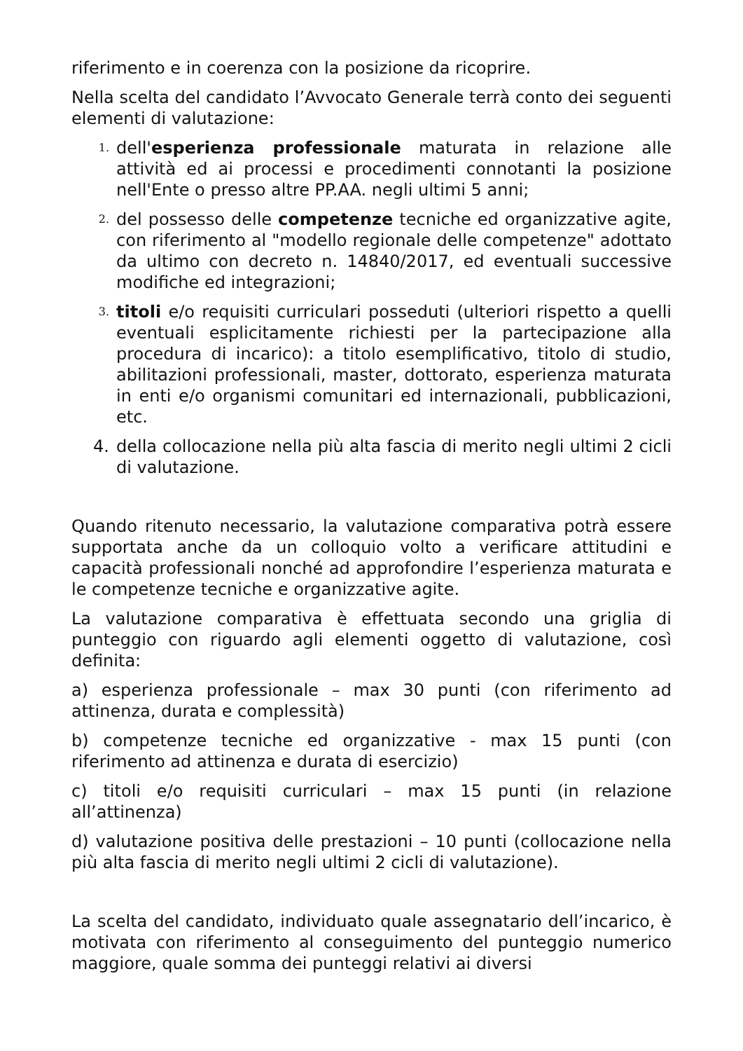riferimento e in coerenza con la posizione da ricoprire.
Nella scelta del candidato l’Avvocato Generale terrà conto dei seguenti elementi di valutazione:
1.
dell'esperienza professionale maturata in relazione alle attività ed ai processi e procedimenti connotanti la posizione nell'Ente o presso altre PP.AA. negli ultimi 5 anni;
2.
del possesso delle competenze tecniche ed organizzative agite, con riferimento al "modello regionale delle competenze" adottato da ultimo con decreto n. 14840/2017, ed eventuali successive modifiche ed integrazioni;
3.
titoli e/o requisiti curriculari posseduti (ulteriori rispetto a quelli eventuali esplicitamente richiesti per la partecipazione alla procedura di incarico): a titolo esemplificativo, titolo di studio, abilitazioni professionali, master, dottorato, esperienza maturata in enti e/o organismi comunitari ed internazionali, pubblicazioni, etc.
4. della collocazione nella più alta fascia di merito negli ultimi 2 cicli di valutazione.
Quando ritenuto necessario, la valutazione comparativa potrà essere supportata anche da un colloquio volto a verificare attitudini e capacità professionali nonché ad approfondire l’esperienza maturata e le competenze tecniche e organizzative agite.
La valutazione comparativa è effettuata secondo una griglia di punteggio con riguardo agli elementi oggetto di valutazione, così definita:
a) esperienza professionale – max 30 punti (con riferimento ad attinenza, durata e complessità)
b) competenze tecniche ed organizzative - max 15 punti (con riferimento ad attinenza e durata di esercizio)
c) titoli e/o requisiti curriculari – max 15 punti (in relazione all’attinenza)
d) valutazione positiva delle prestazioni – 10 punti (collocazione nella più alta fascia di merito negli ultimi 2 cicli di valutazione).
La scelta del candidato, individuato quale assegnatario dell’incarico, è motivata con riferimento al conseguimento del punteggio numerico maggiore, quale somma dei punteggi relativi ai diversi